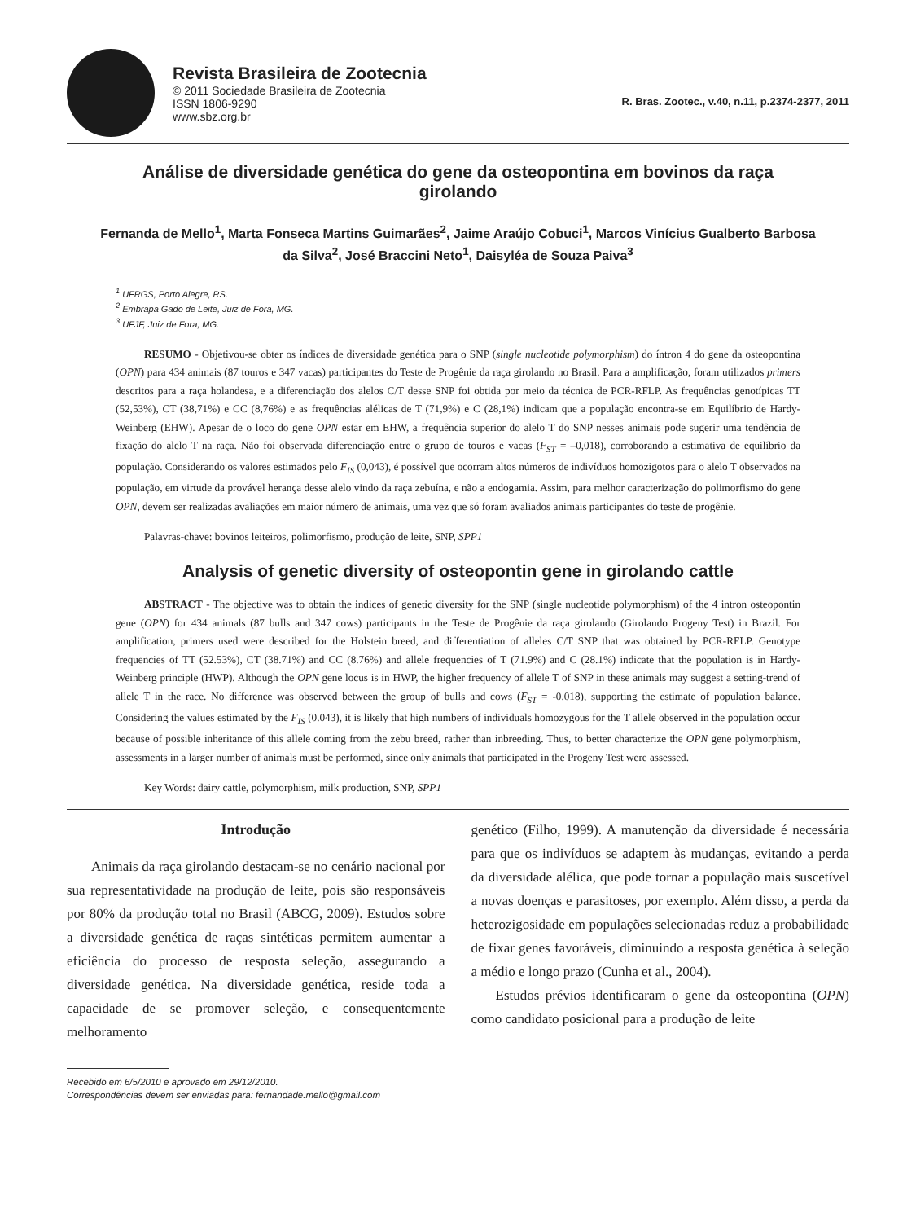Revista Brasileira de Zootecnia
© 2011 Sociedade Brasileira de Zootecnia
ISSN 1806-9290
www.sbz.org.br
R. Bras. Zootec., v.40, n.11, p.2374-2377, 2011
Análise de diversidade genética do gene da osteopontina em bovinos da raça girolando
Fernanda de Mello<sup>1</sup>, Marta Fonseca Martins Guimarães<sup>2</sup>, Jaime Araújo Cobuci<sup>1</sup>, Marcos Vinícius Gualberto Barbosa da Silva<sup>2</sup>, José Braccini Neto<sup>1</sup>, Daisyléa de Souza Paiva<sup>3</sup>
<sup>1</sup> UFRGS, Porto Alegre, RS.
<sup>2</sup> Embrapa Gado de Leite, Juiz de Fora, MG.
<sup>3</sup> UFJF, Juiz de Fora, MG.
RESUMO - Objetivou-se obter os índices de diversidade genética para o SNP (single nucleotide polymorphism) do íntron 4 do gene da osteopontina (OPN) para 434 animais (87 touros e 347 vacas) participantes do Teste de Progênie da raça girolando no Brasil. Para a amplificação, foram utilizados primers descritos para a raça holandesa, e a diferenciação dos alelos C/T desse SNP foi obtida por meio da técnica de PCR-RFLP. As frequências genotípicas TT (52,53%), CT (38,71%) e CC (8,76%) e as frequências alélicas de T (71,9%) e C (28,1%) indicam que a população encontra-se em Equilíbrio de Hardy-Weinberg (EHW). Apesar de o loco do gene OPN estar em EHW, a frequência superior do alelo T do SNP nesses animais pode sugerir uma tendência de fixação do alelo T na raça. Não foi observada diferenciação entre o grupo de touros e vacas (F<sub>ST</sub> = –0,018), corroborando a estimativa de equilíbrio da população. Considerando os valores estimados pelo F<sub>IS</sub> (0,043), é possível que ocorram altos números de indivíduos homozigotos para o alelo T observados na população, em virtude da provável herança desse alelo vindo da raça zebuína, e não a endogamia. Assim, para melhor caracterização do polimorfismo do gene OPN, devem ser realizadas avaliações em maior número de animais, uma vez que só foram avaliados animais participantes do teste de progênie.
Palavras-chave: bovinos leiteiros, polimorfismo, produção de leite, SNP, SPP1
Analysis of genetic diversity of osteopontin gene in girolando cattle
ABSTRACT - The objective was to obtain the indices of genetic diversity for the SNP (single nucleotide polymorphism) of the 4 intron osteopontin gene (OPN) for 434 animals (87 bulls and 347 cows) participants in the Teste de Progênie da raça girolando (Girolando Progeny Test) in Brazil. For amplification, primers used were described for the Holstein breed, and differentiation of alleles C/T SNP that was obtained by PCR-RFLP. Genotype frequencies of TT (52.53%), CT (38.71%) and CC (8.76%) and allele frequencies of T (71.9%) and C (28.1%) indicate that the population is in Hardy-Weinberg principle (HWP). Although the OPN gene locus is in HWP, the higher frequency of allele T of SNP in these animals may suggest a setting-trend of allele T in the race. No difference was observed between the group of bulls and cows (F<sub>ST</sub> = -0.018), supporting the estimate of population balance. Considering the values estimated by the F<sub>IS</sub> (0.043), it is likely that high numbers of individuals homozygous for the T allele observed in the population occur because of possible inheritance of this allele coming from the zebu breed, rather than inbreeding. Thus, to better characterize the OPN gene polymorphism, assessments in a larger number of animals must be performed, since only animals that participated in the Progeny Test were assessed.
Key Words: dairy cattle, polymorphism, milk production, SNP, SPP1
Introdução
Animais da raça girolando destacam-se no cenário nacional por sua representatividade na produção de leite, pois são responsáveis por 80% da produção total no Brasil (ABCG, 2009). Estudos sobre a diversidade genética de raças sintéticas permitem aumentar a eficiência do processo de resposta seleção, assegurando a diversidade genética. Na diversidade genética, reside toda a capacidade de se promover seleção, e consequentemente melhoramento
Recebido em 6/5/2010 e aprovado em 29/12/2010.
Correspondências devem ser enviadas para: fernandade.mello@gmail.com
genético (Filho, 1999). A manutenção da diversidade é necessária para que os indivíduos se adaptem às mudanças, evitando a perda da diversidade alélica, que pode tornar a população mais suscetível a novas doenças e parasitoses, por exemplo. Além disso, a perda da heterozigosidade em populações selecionadas reduz a probabilidade de fixar genes favoráveis, diminuindo a resposta genética à seleção a médio e longo prazo (Cunha et al., 2004).
Estudos prévios identificaram o gene da osteopontina (OPN) como candidato posicional para a produção de leite